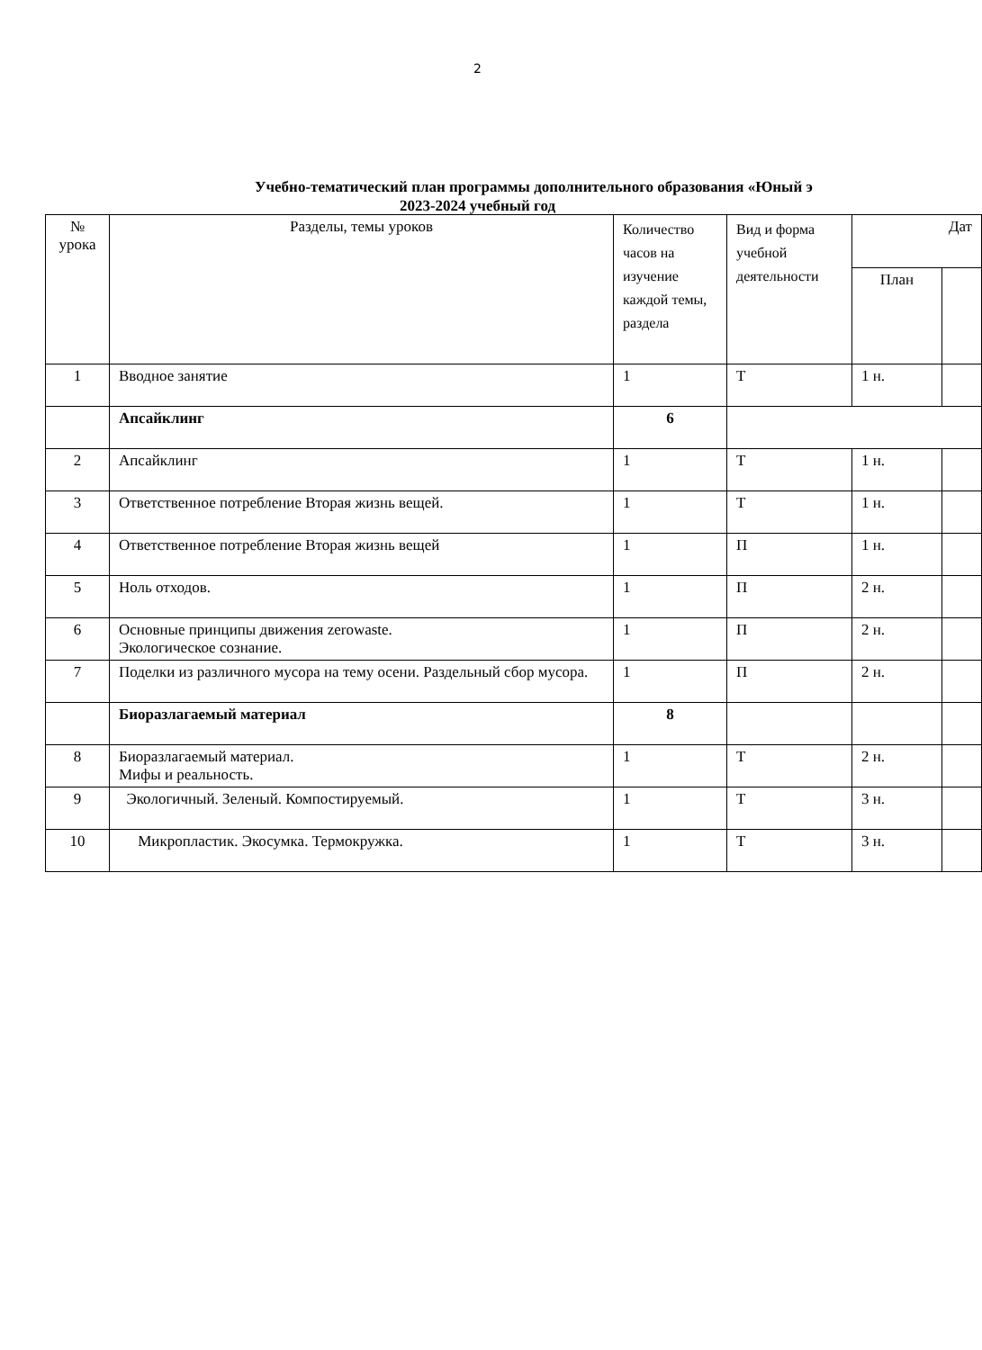2
Учебно-тематический план программы дополнительного образования «Юный э
2023-2024 учебный год
| № урока | Разделы, темы уроков | Количество часов на изучение каждой темы, раздела | Вид и форма учебной деятельности | Дат | |
| --- | --- | --- | --- | --- | --- |
| | | | | План | |
| 1 | Вводное занятие | 1 | Т | 1 н. | |
| | Апсайклинг | 6 | | | |
| 2 | Апсайклинг | 1 | Т | 1 н. | |
| 3 | Ответственное потребление Вторая жизнь вещей. | 1 | Т | 1 н. | |
| 4 | Ответственное потребление Вторая жизнь вещей | 1 | П | 1 н. | |
| 5 | Ноль отходов. | 1 | П | 2 н. | |
| 6 | Основные принципы движения zerowaste. Экологическое сознание. | 1 | П | 2 н. | |
| 7 | Поделки из различного мусора на тему осени. Раздельный сбор мусора. | 1 | П | 2 н. | |
| | Биоразлагаемый материал | 8 | | | |
| 8 | Биоразлагаемый материал. Мифы и реальность. | 1 | Т | 2 н. | |
| 9 | Экологичный. Зеленый. Компостируемый. | 1 | Т | 3 н. | |
| 10 | Микропластик. Экосумка. Термокружка. | 1 | Т | 3 н. | |